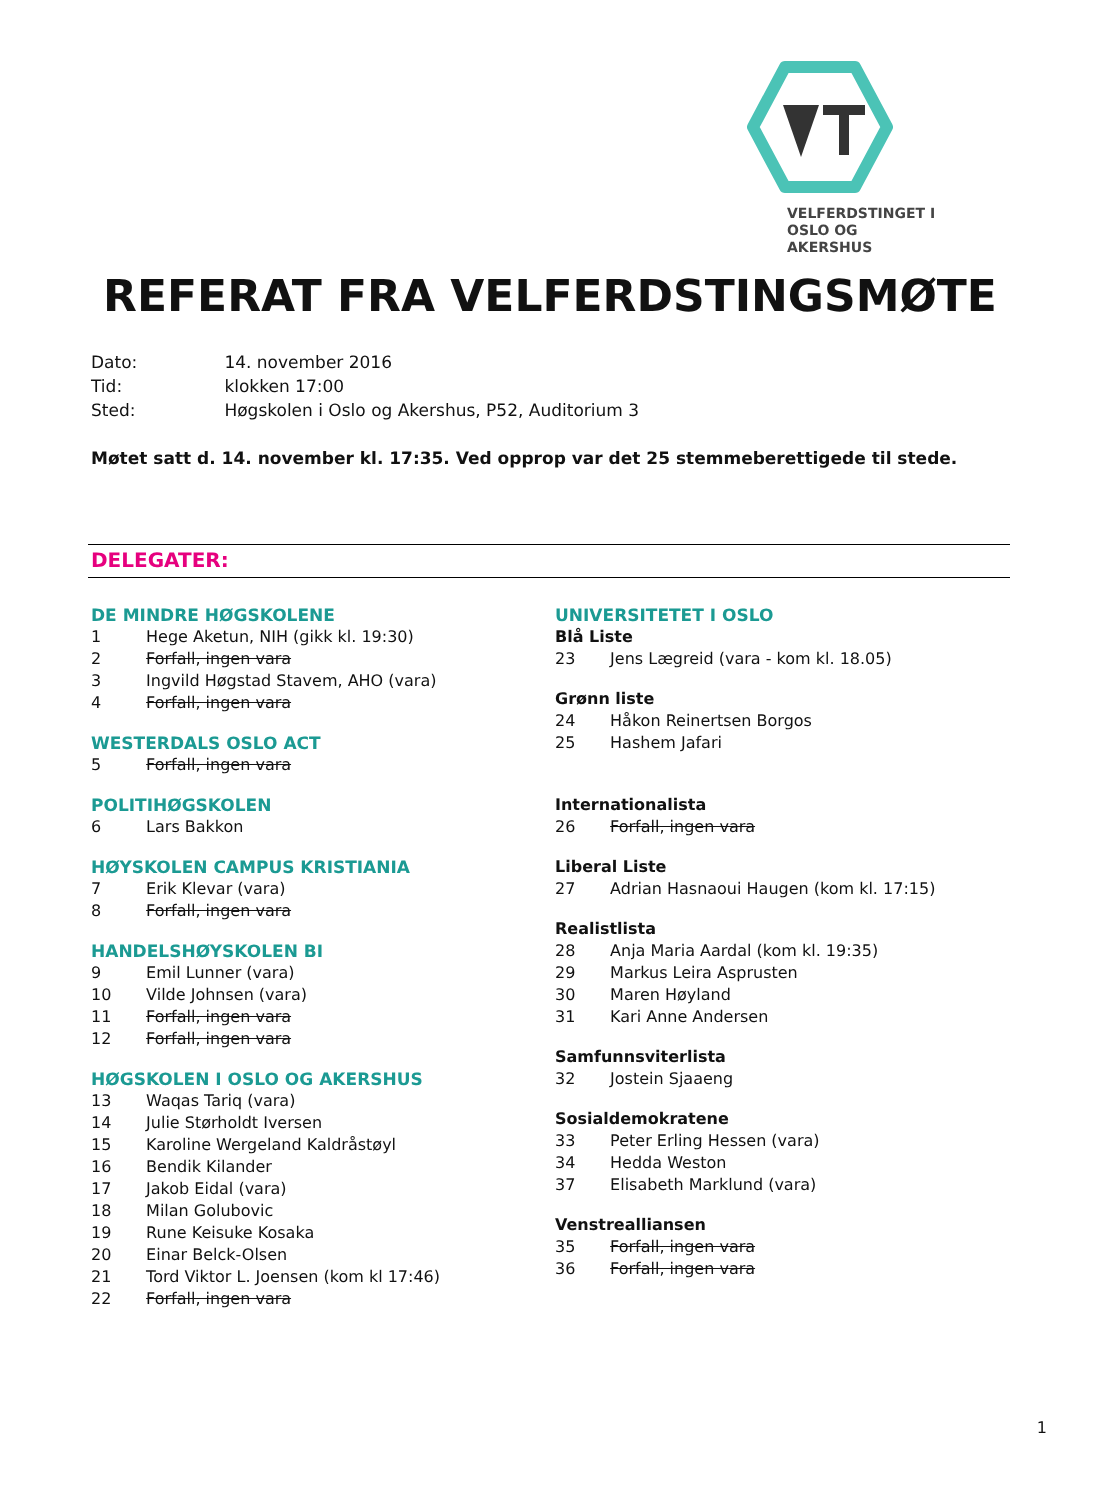VELFERDSTINGET I
OSLO OG AKERSHUS
REFERAT FRA VELFERDSTINGSMØTE
Dato: 14. november 2016
Tid: klokken 17:00
Sted: Høgskolen i Oslo og Akershus, P52, Auditorium 3
Møtet satt d. 14. november kl. 17:35. Ved opprop var det 25 stemmeberettigede til stede.
DELEGATER:
DE MINDRE HØGSKOLENE
1 Hege Aketun, NIH (gikk kl. 19:30)
2 Forfall, ingen vara
3 Ingvild Høgstad Stavem, AHO (vara)
4 Forfall, ingen vara
WESTERDALS OSLO ACT
5 Forfall, ingen vara
POLITIHØGSKOLEN
6 Lars Bakkon
HØYSKOLEN CAMPUS KRISTIANIA
7 Erik Klevar (vara)
8 Forfall, ingen vara
HANDELSHØYSKOLEN BI
9 Emil Lunner (vara)
10 Vilde Johnsen (vara)
11 Forfall, ingen vara
12 Forfall, ingen vara
HØGSKOLEN I OSLO OG AKERSHUS
13 Waqas Tariq (vara)
14 Julie Størholdt Iversen
15 Karoline Wergeland Kaldråstøyl
16 Bendik Kilander
17 Jakob Eidal (vara)
18 Milan Golubovic
19 Rune Keisuke Kosaka
20 Einar Belck-Olsen
21 Tord Viktor L. Joensen (kom kl 17:46)
22 Forfall, ingen vara
UNIVERSITETET I OSLO
Blå Liste
23 Jens Lægreid (vara - kom kl. 18.05)
Grønn liste
24 Håkon Reinertsen Borgos
25 Hashem Jafari
Internationalista
26 Forfall, ingen vara
Liberal Liste
27 Adrian Hasnaoui Haugen (kom kl. 17:15)
Realistlista
28 Anja Maria Aardal (kom kl. 19:35)
29 Markus Leira Asprusten
30 Maren Høyland
31 Kari Anne Andersen
Samfunnsviterlista
32 Jostein Sjaaeng
Sosialdemokratene
33 Peter Erling Hessen (vara)
34 Hedda Weston
37 Elisabeth Marklund (vara)
Venstrealliansen
35 Forfall, ingen vara
36 Forfall, ingen vara
1